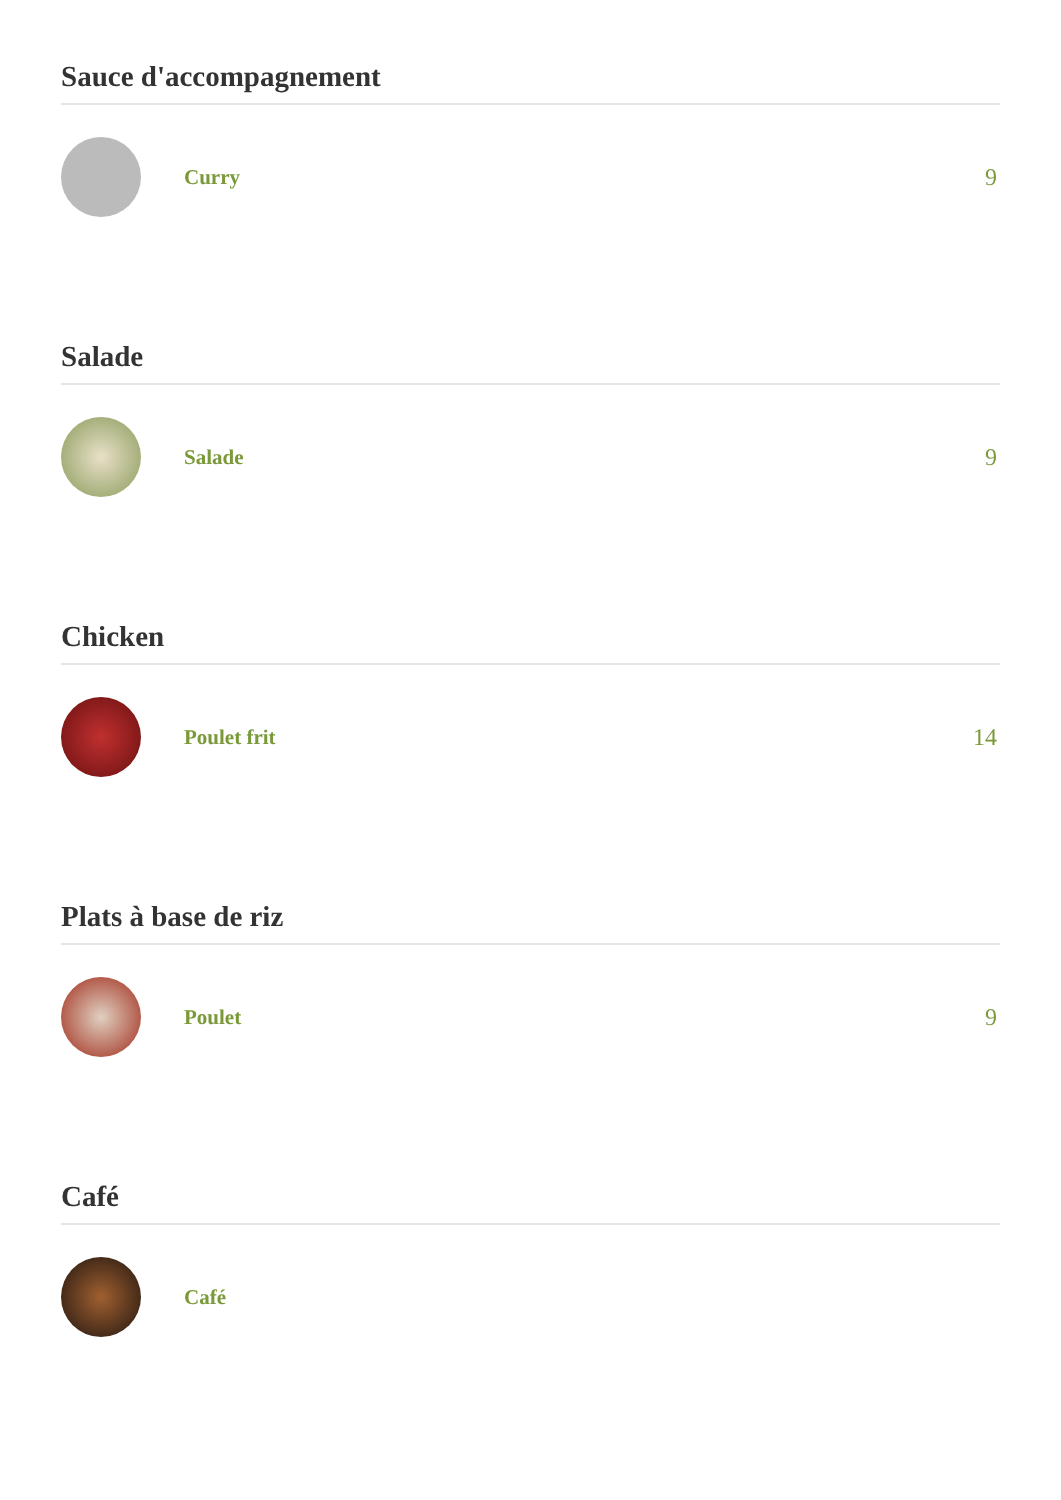Sauce d'accompagnement
Curry 9
Salade
Salade 9
Chicken
Poulet frit 14
Plats à base de riz
Poulet 9
Café
Café